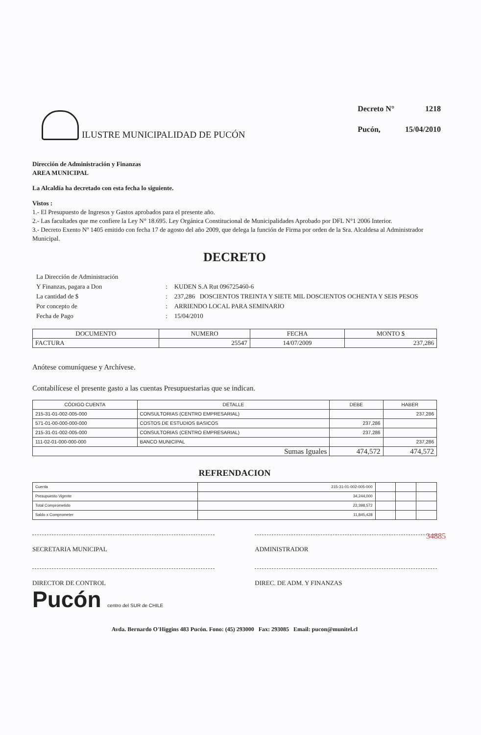ILUSTRE MUNICIPALIDAD DE PUCÓN
| Decreto N° | 1218 |
| Pucón, | 15/04/2010 |
Dirección de Administración y Finanzas
AREA MUNICIPAL
La Alcaldía ha decretado con esta fecha lo siguiente.
Vistos :
1.- El Presupuesto de Ingresos y Gastos aprobados para el presente año.
2.- Las facultades que me confiere la Ley N° 18.695. Ley Orgánica Constitucional de Municipalidades Aprobado por DFL N°1 2006 Interior.
3.- Decreto Exento Nº 1405 emitido con fecha 17 de agosto del año 2009, que delega la función de Firma por orden de la Sra. Alcaldesa al Administrador Municipal.
DECRETO
| La Dirección de Administración | | |
| Y Finanzas, pagara a Don | : | KUDEN S.A Rut 096725460-6 |
| La cantidad de $ | : | 237,286 DOSCIENTOS TREINTA Y SIETE MIL DOSCIENTOS OCHENTA Y SEIS PESOS |
| Por concepto de | : | ARRIENDO LOCAL PARA SEMINARIO |
| Fecha de Pago | : | 15/04/2010 |
| DOCUMENTO | NUMERO | FECHA | MONTO $ |
| --- | --- | --- | --- |
| FACTURA | 25547 | 14/07/2009 | 237,286 |
Anótese comuníquese y Archívese.
Contabilícese el presente gasto a las cuentas Presupuestarias que se indican.
| CÓDIGO CUENTA | DETALLE | DEBE | HABER |
| --- | --- | --- | --- |
| 215-31-01-002-005-000 | CONSULTORIAS (CENTRO EMPRESARIAL) | | 237,286 |
| 571-01-00-000-000-000 | COSTOS DE ESTUDIOS BASICOS | 237,286 | |
| 215-31-01-002-005-000 | CONSULTORIAS (CENTRO EMPRESARIAL) | 237,286 | |
| 111-02-01-000-000-000 | BANCO MUNICIPAL | | 237,286 |
| Sumas Iguales | | 474,572 | 474,572 |
REFRENDACION
| Cuenta | 215-31-01-002-005-000 | | | |
| Presupuesto Vigente | 34,244,000 | | | |
| Total Comprometido | 22,398,572 | | | |
| Saldo x Comprometer | 11,845,428 | | | |
SECRETARIA MUNICIPAL ADMINISTRADOR
DIRECTOR DE CONTROL DIREC. DE ADM. Y FINANZAS
Pucón centro del SUR de CHILE
Avda. Bernardo O'Higgins 483 Pucón. Fono: (45) 293000 Fax: 293085 Email: pucon@munitel.cl
34885